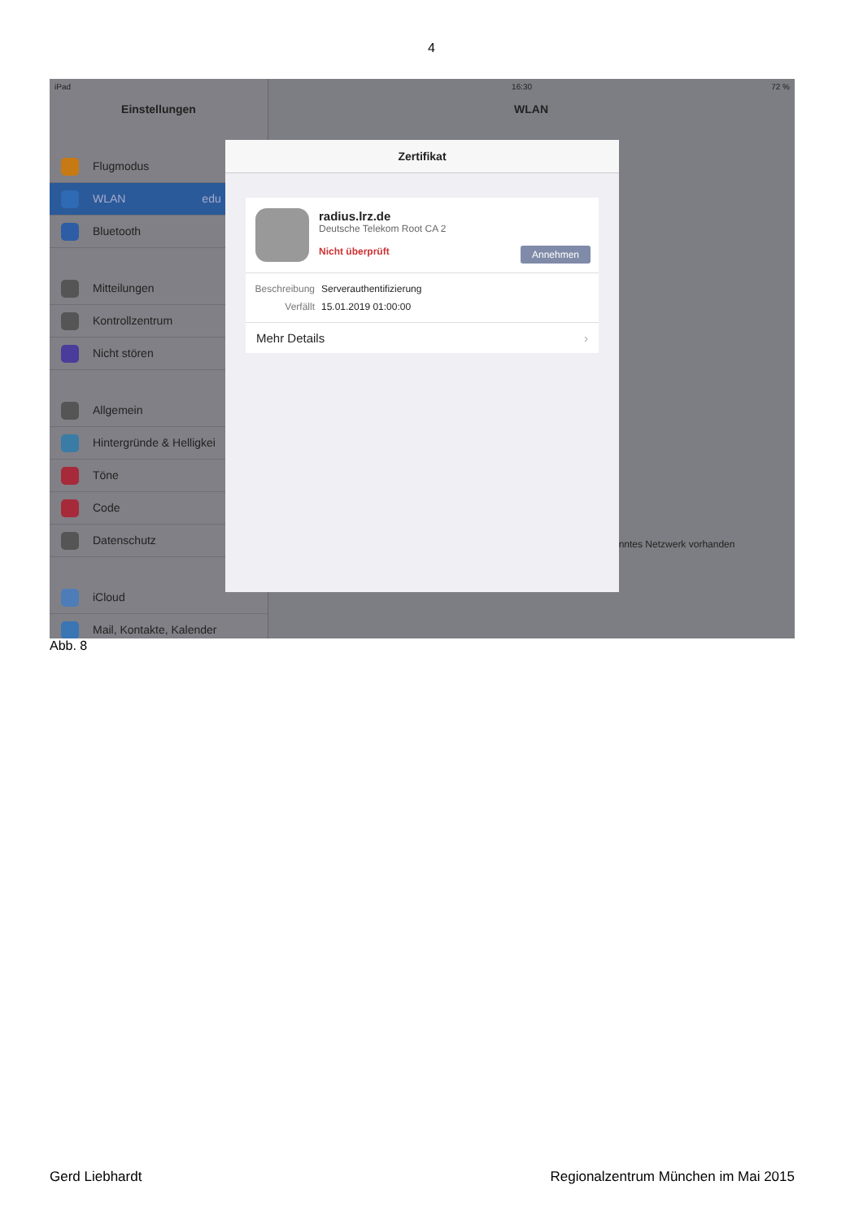4
iPad
Einstellungen
Flugmodus
WLAN edu
Bluetooth
Mitteilungen
Kontrollzentrum
Nicht stören
Allgemein
Hintergründe & Helligkei
Töne
Code
Datenschutz
iCloud
Mail, Kontakte, Kalender
16:30 72 %
WLAN
anntes Netzwerk vorhanden
Zertifikat
radius.lrz.de
Deutsche Telekom Root CA 2
Annehmen Nicht überprüft
Beschreibung Serverauthentifizierung
Verfällt 15.01.2019 01:00:00
Mehr Details ›
Abb. 8
Gerd Liebhardt Regionalzentrum München im Mai 2015